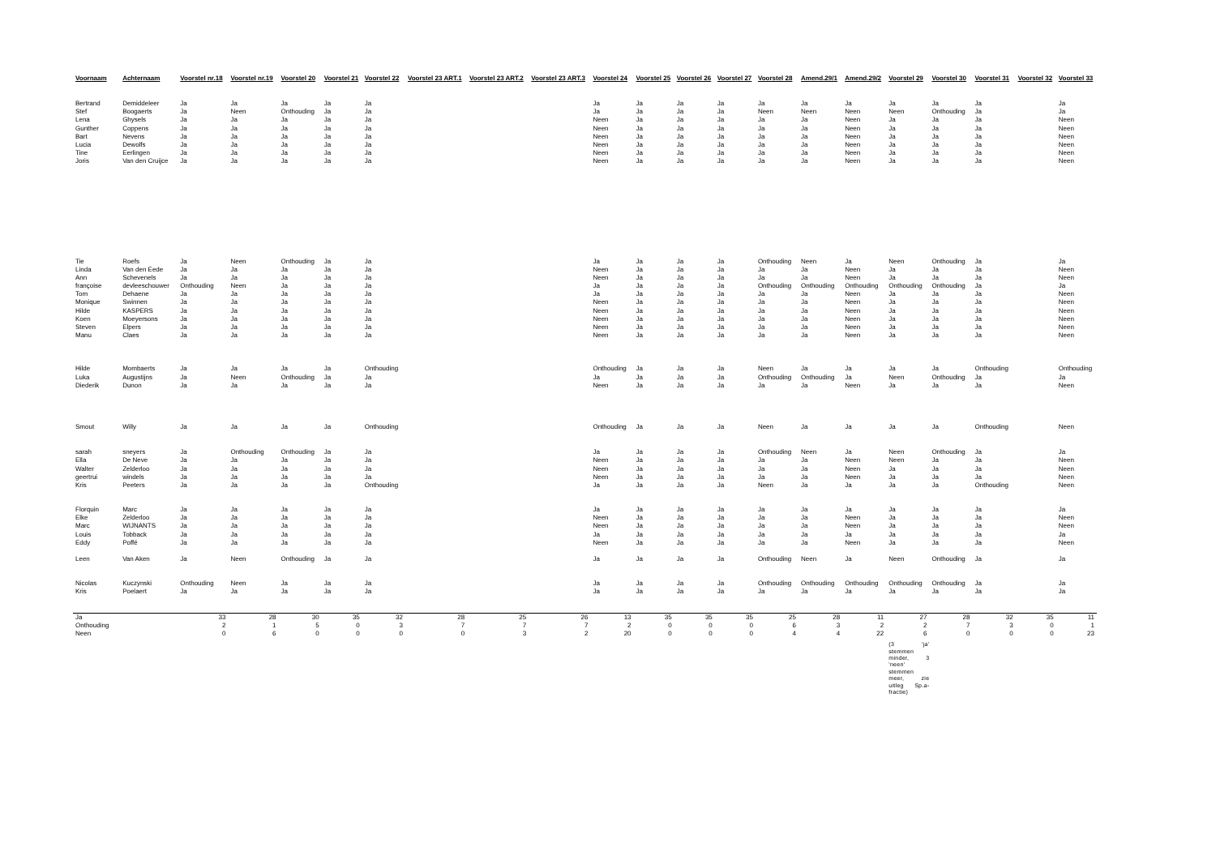| Voornaam | Achternaam | Voorstel nr.18 | Voorstel nr.19 | Voorstel 20 | Voorstel 21 | Voorstel 22 | Voorstel 23 ART.1 | Voorstel 23 ART.2 | Voorstel 23 ART.3 | Voorstel 24 | Voorstel 25 | Voorstel 26 | Voorstel 27 | Voorstel 28 | Amend.29/1 | Amend.29/2 | Voorstel 29 | Voorstel 30 | Voorstel 31 | Voorstel 32 | Voorstel 33 |
| --- | --- | --- | --- | --- | --- | --- | --- | --- | --- | --- | --- | --- | --- | --- | --- | --- | --- | --- | --- | --- | --- |
| Bertrand | Demiddeleer | Ja | Ja | Ja | Ja | Ja | | | | Ja | Ja | Ja | Ja | Ja | Ja | Ja | Ja | Ja | Ja | | Ja |
| Stef | Boogaerts | Ja | Neen | Onthouding | Ja | Ja | | | | Ja | Ja | Ja | Ja | Neen | Neen | Neen | Neen | Onthouding | Ja | | Ja |
| Lena | Ghysels | Ja | Ja | Ja | Ja | Ja | | | | Neen | Ja | Ja | Ja | Ja | Ja | Neen | Ja | Ja | Ja | | Neen |
| Gunther | Coppens | Ja | Ja | Ja | Ja | Ja | | | | Neen | Ja | Ja | Ja | Ja | Ja | Neen | Ja | Ja | Ja | | Neen |
| Bart | Nevens | Ja | Ja | Ja | Ja | Ja | | | | Neen | Ja | Ja | Ja | Ja | Ja | Neen | Ja | Ja | Ja | | Neen |
| Lucia | Dewolfs | Ja | Ja | Ja | Ja | Ja | | | | Neen | Ja | Ja | Ja | Ja | Ja | Neen | Ja | Ja | Ja | | Neen |
| Tine | Eerlingen | Ja | Ja | Ja | Ja | Ja | | | | Neen | Ja | Ja | Ja | Ja | Ja | Neen | Ja | Ja | Ja | | Neen |
| Joris | Van den Cruijce | Ja | Ja | Ja | Ja | Ja | | | | Neen | Ja | Ja | Ja | Ja | Ja | Neen | Ja | Ja | Ja | | Neen |
| Tie | Roefs | Ja | Neen | Onthouding | Ja | Ja | | | | Ja | Ja | Ja | Ja | Onthouding | Neen | Ja | Neen | Onthouding | Ja | | Ja |
| Linda | Van den Eede | Ja | Ja | Ja | Ja | Ja | | | | Neen | Ja | Ja | Ja | Ja | Ja | Neen | Ja | Ja | Ja | | Neen |
| Ann | Schevenels | Ja | Ja | Ja | Ja | Ja | | | | Neen | Ja | Ja | Ja | Ja | Ja | Neen | Ja | Ja | Ja | | Neen |
| françoise | devleeschouwer | Onthouding | Neen | Ja | Ja | Ja | | | | Ja | Ja | Ja | Ja | Onthouding | Onthouding | Onthouding | Onthouding | Onthouding | Ja | | Ja |
| Tom | Dehaene | Ja | Ja | Ja | Ja | Ja | | | | Ja | Ja | Ja | Ja | Ja | Ja | Neen | Ja | Ja | Ja | | Neen |
| Monique | Swinnen | Ja | Ja | Ja | Ja | Ja | | | | Neen | Ja | Ja | Ja | Ja | Ja | Neen | Ja | Ja | Ja | | Neen |
| Hilde | KASPERS | Ja | Ja | Ja | Ja | Ja | | | | Neen | Ja | Ja | Ja | Ja | Ja | Neen | Ja | Ja | Ja | | Neen |
| Koen | Moeyersons | Ja | Ja | Ja | Ja | Ja | | | | Neen | Ja | Ja | Ja | Ja | Ja | Neen | Ja | Ja | Ja | | Neen |
| Steven | Elpers | Ja | Ja | Ja | Ja | Ja | | | | Neen | Ja | Ja | Ja | Ja | Ja | Neen | Ja | Ja | Ja | | Neen |
| Manu | Claes | Ja | Ja | Ja | Ja | Ja | | | | Neen | Ja | Ja | Ja | Ja | Ja | Neen | Ja | Ja | Ja | | Neen |
| Hilde | Mombaerts | Ja | Ja | Ja | Ja | Onthouding | | | | Onthouding | Ja | Ja | Ja | Neen | Ja | Ja | Ja | Ja | Onthouding | | Onthouding |
| Luka | Augustijns | Ja | Neen | Onthouding | Ja | Ja | | | | Ja | Ja | Ja | Ja | Onthouding | Onthouding | Ja | Neen | Onthouding | Ja | | Ja |
| Diederik | Dunon | Ja | Ja | Ja | Ja | Ja | | | | Neen | Ja | Ja | Ja | Ja | Ja | Neen | Ja | Ja | Ja | | Neen |
| Smout | Willy | Ja | Ja | Ja | Ja | Onthouding | | | | Onthouding | Ja | Ja | Ja | Neen | Ja | Ja | Ja | Ja | Onthouding | | Neen |
| sarah | sneyers | Ja | Onthouding | Onthouding | Ja | Ja | | | | Ja | Ja | Ja | Ja | Onthouding | Neen | Ja | Neen | Onthouding | Ja | | Ja |
| Ella | De Neve | Ja | Ja | Ja | Ja | Ja | | | | Neen | Ja | Ja | Ja | Ja | Ja | Neen | Neen | Ja | Ja | | Neen |
| Walter | Zelderloo | Ja | Ja | Ja | Ja | Ja | | | | Neen | Ja | Ja | Ja | Ja | Ja | Neen | Ja | Ja | Ja | | Neen |
| geertrui | windels | Ja | Ja | Ja | Ja | Ja | | | | Neen | Ja | Ja | Ja | Ja | Ja | Neen | Ja | Ja | Ja | | Neen |
| Kris | Peeters | Ja | Ja | Ja | Ja | Onthouding | | | | Ja | Ja | Ja | Ja | Neen | Ja | Ja | Ja | Ja | Onthouding | | Neen |
| Florquin | Marc | Ja | Ja | Ja | Ja | Ja | | | | Ja | Ja | Ja | Ja | Ja | Ja | Ja | Ja | Ja | Ja | | Ja |
| Elke | Zelderloo | Ja | Ja | Ja | Ja | Ja | | | | Neen | Ja | Ja | Ja | Ja | Ja | Neen | Ja | Ja | Ja | | Neen |
| Marc | WIJNANTS | Ja | Ja | Ja | Ja | Ja | | | | Neen | Ja | Ja | Ja | Ja | Ja | Neen | Ja | Ja | Ja | | Neen |
| Louis | Tobback | Ja | Ja | Ja | Ja | Ja | | | | Ja | Ja | Ja | Ja | Ja | Ja | Ja | Ja | Ja | Ja | | Ja |
| Eddy | Poffé | Ja | Ja | Ja | Ja | Ja | | | | Neen | Ja | Ja | Ja | Ja | Ja | Neen | Ja | Ja | Ja | | Neen |
| Leen | Van Aken | Ja | Neen | Onthouding | Ja | Ja | | | | Ja | Ja | Ja | Ja | Onthouding | Neen | Ja | Neen | Onthouding | Ja | | Ja |
| Nicolas | Kuczynski | Onthouding | Neen | Ja | Ja | Ja | | | | Ja | Ja | Ja | Ja | Onthouding | Onthouding | Onthouding | Onthouding | Onthouding | Ja | | Ja |
| Kris | Poelaert | Ja | Ja | Ja | Ja | Ja | | | | Ja | Ja | Ja | Ja | Ja | Ja | Ja | Ja | Ja | Ja | | Ja |
| Ja | | 33 | 28 | 30 | 35 | 32 | 28 | 25 | 26 | 13 | 35 | 35 | 35 | 25 | 28 | 11 | 27 | 28 | 32 | 35 | 11 |
| Onthouding | | 2 | 1 | 5 | 0 | 3 | 7 | 7 | 7 | 2 | 0 | 0 | 0 | 6 | 3 | 2 | 2 | 7 | 3 | 0 | 1 |
| Neen | | 0 | 6 | 0 | 0 | 0 | 0 | 3 | 2 | 20 | 0 | 0 | 0 | 4 | 4 | 22 | 6 | 0 | 0 | 0 | 23 |
| | | | | | | | | | | | | | | | | | (3 'ja' stemmen minder, 3 'neen' stemmen meer, zie uitleg Sp.a-fractie) | | | | |